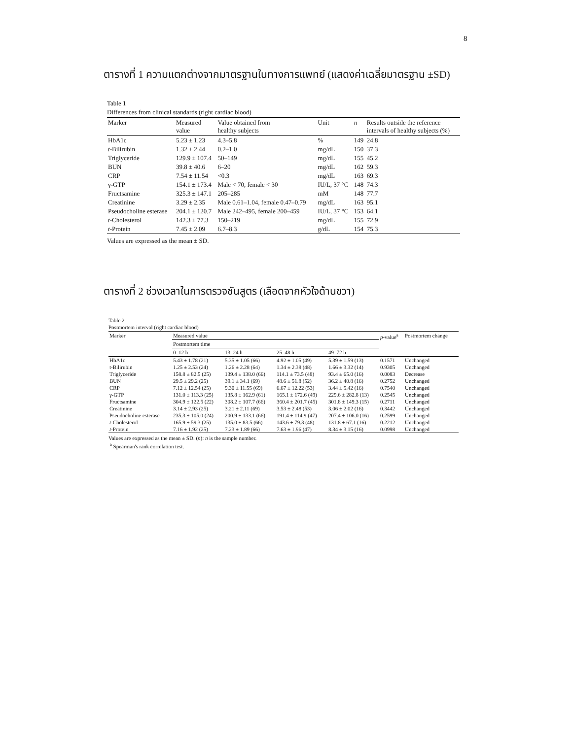8
ตารางที่ 1 ความแตกต่างจากมาตรฐานในทางการแพทย์ (แสดงค่าเฉลี่ยมาตรฐาน ±SD)
Table 1
Differences from clinical standards (right cardiac blood)
| Marker | Measured value | Value obtained from healthy subjects | Unit | n | Results outside the reference intervals of healthy subjects (%) |
| --- | --- | --- | --- | --- | --- |
| HbA1c | 5.23 ± 1.23 | 4.3–5.8 | % | 149 | 24.8 |
| t -Bilirubin | 1.32 ± 2.44 | 0.2–1.0 | mg/dL | 150 | 37.3 |
| Triglyceride | 129.9 ± 107.4 | 50–149 | mg/dL | 155 | 45.2 |
| BUN | 39.8 ± 40.6 | 6–20 | mg/dL | 162 | 59.3 |
| CRP | 7.54 ± 11.54 | <0.3 | mg/dL | 163 | 69.3 |
| γ-GTP | 154.1 ± 173.4 | Male < 70, female < 30 | IU/L, 37 °C | 148 | 74.3 |
| Fructsamine | 325.3 ± 147.1 | 205–285 | mM | 148 | 77.7 |
| Creatinine | 3.29 ± 2.35 | Male 0.61–1.04, female 0.47–0.79 | mg/dL | 163 | 95.1 |
| Pseudocholine esterase | 204.1 ± 120.7 | Male 242–495, female 200–459 | IU/L, 37 °C | 153 | 64.1 |
| t -Cholesterol | 142.3 ± 77.3 | 150–219 | mg/dL | 155 | 72.9 |
| t -Protein | 7.45 ± 2.09 | 6.7–8.3 | g/dL | 154 | 75.3 |
Values are expressed as the mean ± SD.
ตารางที่ 2 ช่วงเวลาในการตรวจชันสูตร (เลือดจากหัวใจด้านขวา)
Table 2
Postmortem interval (right cardiac blood)
| Marker | Measured value | | | | p -value<sup>a</sup> | Postmortem change |
| --- | --- | --- | --- | --- | --- | --- |
| | Postmortem time | | | | | |
| | 0–12 h | 13–24 h | 25–48 h | 49–72 h | | |
| HbA1c | 5.43 ± 1.78 (21) | 5.35 ± 1.05 (66) | 4.92 ± 1.05 (49) | 5.39 ± 1.59 (13) | 0.1571 | Unchanged |
| t-Bilirubin | 1.25 ± 2.53 (24) | 1.26 ± 2.28 (64) | 1.34 ± 2.38 (48) | 1.66 ± 3.32 (14) | 0.9305 | Unchanged |
| Triglyceride | 158.8 ± 82.5 (25) | 139.4 ± 138.0 (66) | 114.1 ± 73.5 (48) | 93.4 ± 65.0 (16) | 0.0083 | Decrease |
| BUN | 29.5 ± 29.2 (25) | 39.1 ± 34.1 (69) | 48.6 ± 51.8 (52) | 36.2 ± 40.8 (16) | 0.2752 | Unchanged |
| CRP | 7.12 ± 12.54 (25) | 9.30 ± 11.55 (69) | 6.67 ± 12.22 (53) | 3.44 ± 5.42 (16) | 0.7540 | Unchanged |
| γ-GTP | 131.0 ± 113.3 (25) | 135.8 ± 162.9 (61) | 165.1 ± 172.6 (49) | 229.6 ± 282.8 (13) | 0.2545 | Unchanged |
| Fructsamine | 304.9 ± 122.5 (22) | 308.2 ± 107.7 (66) | 360.4 ± 201.7 (45) | 301.8 ± 149.3 (15) | 0.2711 | Unchanged |
| Creatinine | 3.14 ± 2.93 (25) | 3.21 ± 2.11 (69) | 3.53 ± 2.48 (53) | 3.06 ± 2.02 (16) | 0.3442 | Unchanged |
| Pseudocholine esterase | 235.3 ± 105.0 (24) | 200.9 ± 133.1 (66) | 191.4 ± 114.9 (47) | 207.4 ± 106.0 (16) | 0.2599 | Unchanged |
| t -Cholesterol | 165.9 ± 59.3 (25) | 135.0 ± 83.5 (66) | 143.6 ± 79.3 (48) | 131.8 ± 67.1 (16) | 0.2212 | Unchanged |
| t -Protein | 7.16 ± 1.92 (25) | 7.23 ± 1.89 (66) | 7.63 ± 1.96 (47) | 8.34 ± 3.15 (16) | 0.0998 | Unchanged |
Values are expressed as the mean ± SD. (n): n is the sample number.
<sup>a</sup> Spearman's rank correlation test.